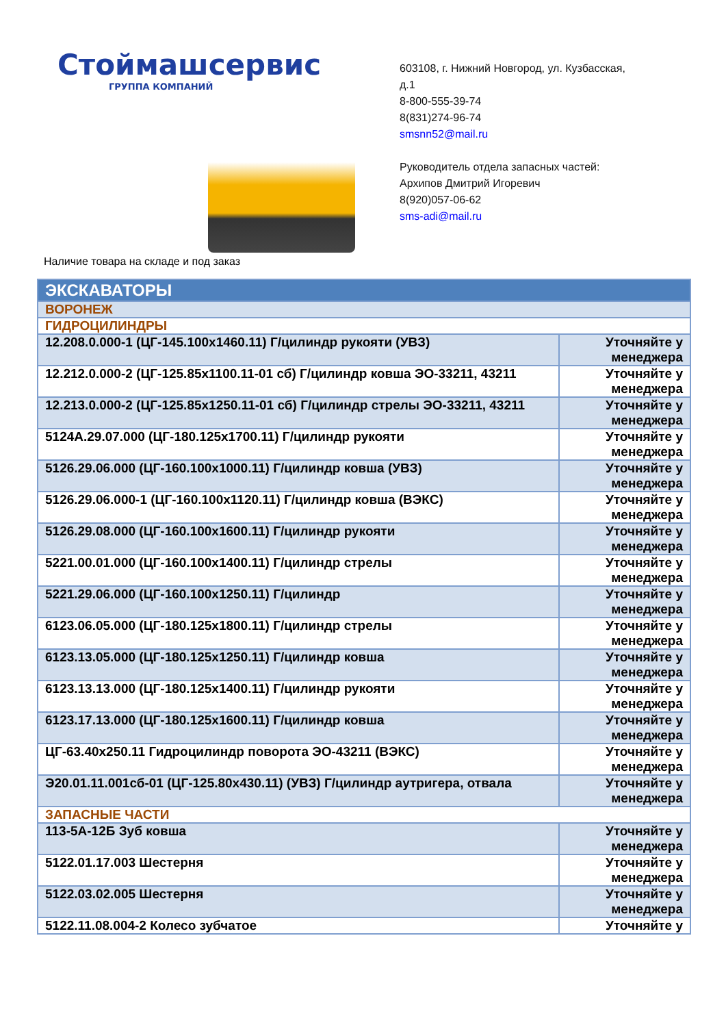Стоймашсервис
ГРУППА КОМПАНИЙ
603108, г. Нижний Новгород, ул. Кузбасская,
д.1
8-800-555-39-74
8(831)274-96-74
smsnn52@mail.ru
Руководитель отдела запасных частей:
Архипов Дмитрий Игоревич
8(920)057-06-62
sms-adi@mail.ru
Наличие товара на складе и под заказ
| ЭКСКАВАТОРЫ | |
| ВОРОНЕЖ | |
| ГИДРОЦИЛИНДРЫ | |
| 12.208.0.000-1 (ЦГ-145.100х1460.11) Г/цилиндр рукояти (УВЗ) | Уточняйте у менеджера |
| 12.212.0.000-2 (ЦГ-125.85х1100.11-01 сб) Г/цилиндр ковша ЭО-33211, 43211 | Уточняйте у менеджера |
| 12.213.0.000-2 (ЦГ-125.85х1250.11-01 сб) Г/цилиндр стрелы ЭО-33211, 43211 | Уточняйте у менеджера |
| 5124А.29.07.000 (ЦГ-180.125х1700.11) Г/цилиндр рукояти | Уточняйте у менеджера |
| 5126.29.06.000 (ЦГ-160.100х1000.11) Г/цилиндр ковша (УВЗ) | Уточняйте у менеджера |
| 5126.29.06.000-1 (ЦГ-160.100х1120.11) Г/цилиндр ковша (ВЭКС) | Уточняйте у менеджера |
| 5126.29.08.000 (ЦГ-160.100х1600.11) Г/цилиндр рукояти | Уточняйте у менеджера |
| 5221.00.01.000 (ЦГ-160.100х1400.11) Г/цилиндр стрелы | Уточняйте у менеджера |
| 5221.29.06.000 (ЦГ-160.100х1250.11) Г/цилиндр | Уточняйте у менеджера |
| 6123.06.05.000 (ЦГ-180.125х1800.11) Г/цилиндр стрелы | Уточняйте у менеджера |
| 6123.13.05.000 (ЦГ-180.125х1250.11) Г/цилиндр ковша | Уточняйте у менеджера |
| 6123.13.13.000 (ЦГ-180.125х1400.11) Г/цилиндр рукояти | Уточняйте у менеджера |
| 6123.17.13.000 (ЦГ-180.125х1600.11) Г/цилиндр ковша | Уточняйте у менеджера |
| ЦГ-63.40х250.11 Гидроцилиндр поворота ЭО-43211 (ВЭКС) | Уточняйте у менеджера |
| Э20.01.11.001сб-01 (ЦГ-125.80х430.11) (УВЗ) Г/цилиндр аутригера, отвала | Уточняйте у менеджера |
| ЗАПАСНЫЕ ЧАСТИ | |
| 113-5А-12Б Зуб ковша | Уточняйте у менеджера |
| 5122.01.17.003 Шестерня | Уточняйте у менеджера |
| 5122.03.02.005 Шестерня | Уточняйте у менеджера |
| 5122.11.08.004-2 Колесо зубчатое | Уточняйте у |